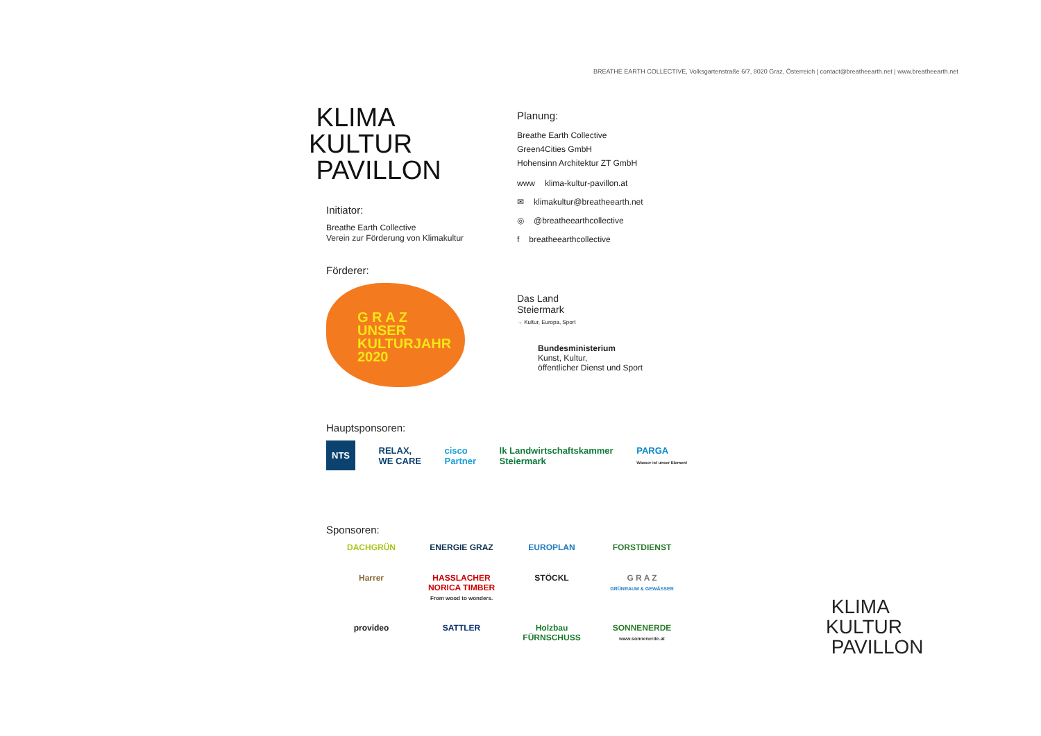BREATHE EARTH COLLECTIVE, Volksgartenstraße 6/7, 8020 Graz, Österreich | contact@breatheearth.net | www.breatheearth.net
KLIMA
KULTUR
PAVILLON
Initiator:
Breathe Earth Collective
Verein zur Förderung von Klimakultur
Förderer:
G R A Z
UNSER
KULTURJAHR
2020
Planung:
Breathe Earth Collective
Green4Cities GmbH
Hohensinn Architektur ZT GmbH
www klima-kultur-pavillon.at
✉ klimakultur@breatheearth.net
◎ @breatheearthcollective
f breatheearthcollective
Das Land
Steiermark
→ Kultur, Europa, Sport
Bundesministerium
Kunst, Kultur,
öffentlicher Dienst und Sport
Hauptsponsoren:
NTS RELAX,
WE CARE cisco
Partner lk Landwirtschaftskammer
Steiermark PARGA
Wasser ist unser Element
Sponsoren:
DACHGRÜN ENERGIE GRAZ EUROPLAN FORSTDIENST Harrer HASSLACHER NORICA TIMBER
From wood to wonders. STÖCKL G R A Z
GRÜNRAUM & GEWÄSSER provideo SATTLER Holzbau FÜRNSCHUSS SONNENERDE
www.sonnenerde.at
KLIMA
KULTUR
PAVILLON